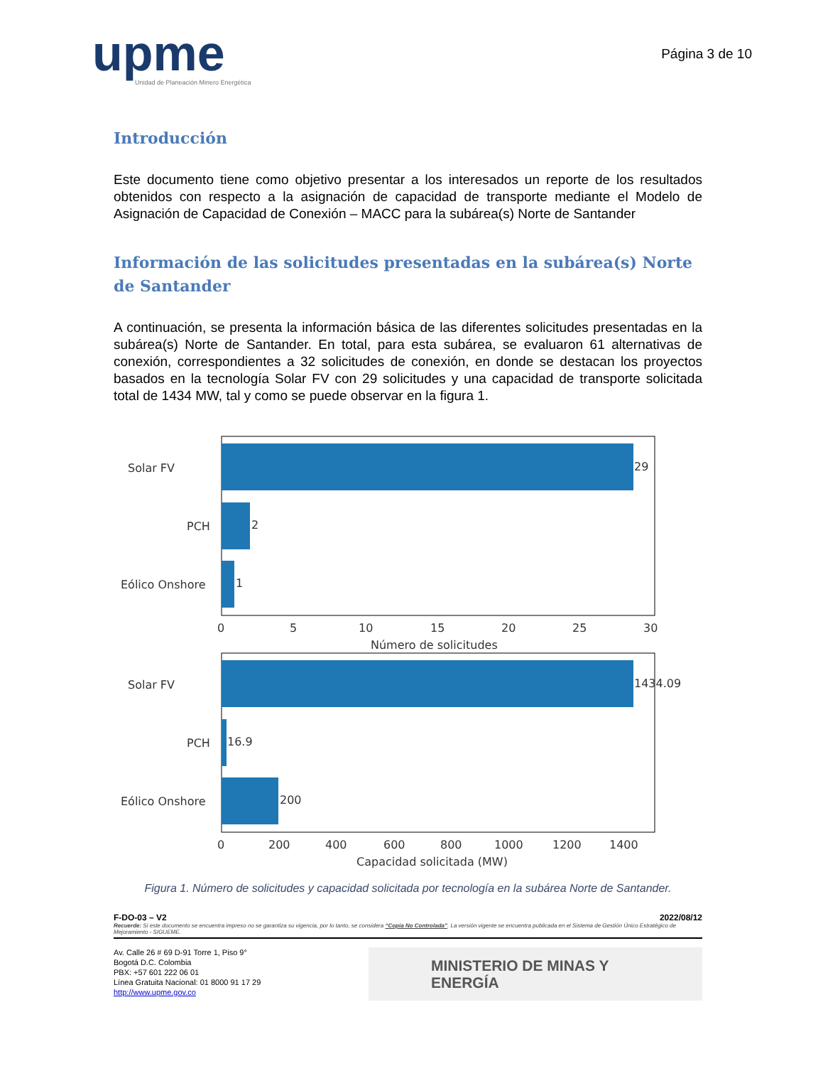upme
Unidad de Planeación Minero Energética
Página 3 de 10
Introducción
Este documento tiene como objetivo presentar a los interesados un reporte de los resultados obtenidos con respecto a la asignación de capacidad de transporte mediante el Modelo de Asignación de Capacidad de Conexión – MACC para la subárea(s) Norte de Santander
Información de las solicitudes presentadas en la subárea(s) Norte de Santander
A continuación, se presenta la información básica de las diferentes solicitudes presentadas en la subárea(s) Norte de Santander. En total, para esta subárea, se evaluaron 61 alternativas de conexión, correspondientes a 32 solicitudes de conexión, en donde se destacan los proyectos basados en la tecnología Solar FV con 29 solicitudes y una capacidad de transporte solicitada total de 1434 MW, tal y como se puede observar en la figura 1.
Solar FV
PCH
Eólico Onshore
29
2
1
0
5
10
15
20
25
30
Número de solicitudes
Solar FV
PCH
Eólico Onshore
1434.09
16.9
200
0
200
400
600
800
1000
1200
1400
Capacidad solicitada (MW)
Figura 1. Número de solicitudes y capacidad solicitada por tecnología en la subárea Norte de Santander.
F-DO-03 – V2 2022/08/12
Recuerde: Si este documento se encuentra impreso no se garantiza su vigencia, por lo tanto, se considera “Copia No Controlada”. La versión vigente se encuentra publicada en el Sistema de Gestión Único Estratégico de Mejoramiento - SIGUEME.
Av. Calle 26 # 69 D-91 Torre 1, Piso 9°
Bogotá D.C. Colombia
PBX: +57 601 222 06 01
Línea Gratuita Nacional: 01 8000 91 17 29
http://www.upme.gov.co
MINISTERIO DE MINAS Y
ENERGÍA